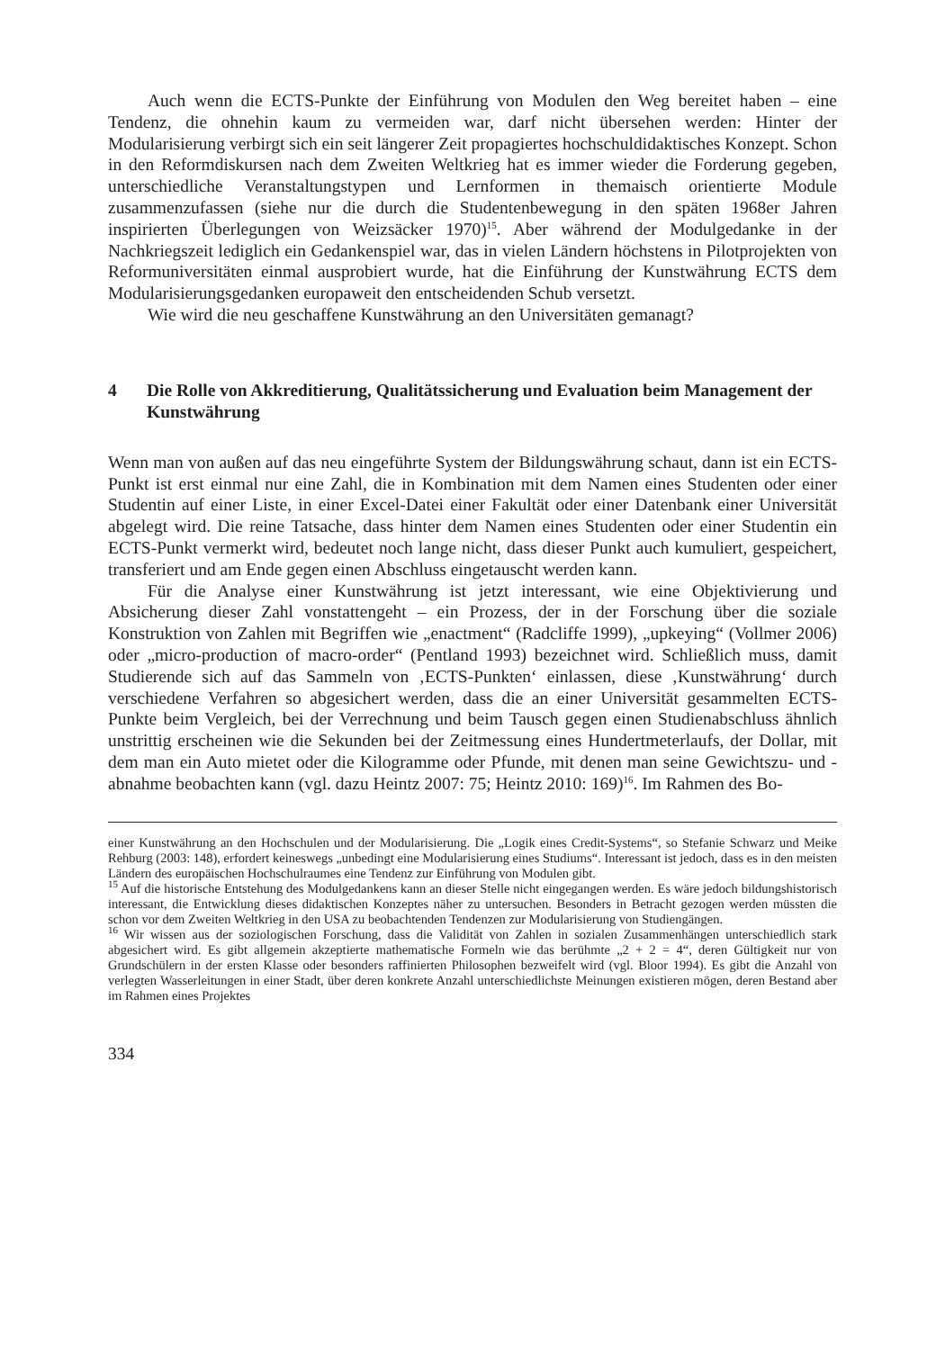Auch wenn die ECTS-Punkte der Einführung von Modulen den Weg bereitet haben – eine Tendenz, die ohnehin kaum zu vermeiden war, darf nicht übersehen werden: Hinter der Modularisierung verbirgt sich ein seit längerer Zeit propagiertes hochschuldidaktisches Konzept. Schon in den Reformdiskursen nach dem Zweiten Weltkrieg hat es immer wieder die Forderung gegeben, unterschiedliche Veranstaltungstypen und Lernformen in themaisch orientierte Module zusammenzufassen (siehe nur die durch die Studentenbewegung in den späten 1968er Jahren inspirierten Überlegungen von Weizsäcker 1970)<sup>15</sup>. Aber während der Modulgedanke in der Nachkriegszeit lediglich ein Gedankenspiel war, das in vielen Ländern höchstens in Pilotprojekten von Reformuniversitäten einmal ausprobiert wurde, hat die Einführung der Kunstwährung ECTS dem Modularisierungsgedanken europaweit den entscheidenden Schub versetzt.
Wie wird die neu geschaffene Kunstwährung an den Universitäten gemanagt?
4 Die Rolle von Akkreditierung, Qualitätssicherung und Evaluation beim Management der Kunstwährung
Wenn man von außen auf das neu eingeführte System der Bildungswährung schaut, dann ist ein ECTS-Punkt ist erst einmal nur eine Zahl, die in Kombination mit dem Namen eines Studenten oder einer Studentin auf einer Liste, in einer Excel-Datei einer Fakultät oder einer Datenbank einer Universität abgelegt wird. Die reine Tatsache, dass hinter dem Namen eines Studenten oder einer Studentin ein ECTS-Punkt vermerkt wird, bedeutet noch lange nicht, dass dieser Punkt auch kumuliert, gespeichert, transferiert und am Ende gegen einen Abschluss eingetauscht werden kann.
Für die Analyse einer Kunstwährung ist jetzt interessant, wie eine Objektivierung und Absicherung dieser Zahl vonstattengeht – ein Prozess, der in der Forschung über die soziale Konstruktion von Zahlen mit Begriffen wie „enactment“ (Radcliffe 1999), „upkeying“ (Vollmer 2006) oder „micro-production of macro-order“ (Pentland 1993) bezeichnet wird. Schließlich muss, damit Studierende sich auf das Sammeln von ‚ECTS-Punkten‘ einlassen, diese ‚Kunstwährung‘ durch verschiedene Verfahren so abgesichert werden, dass die an einer Universität gesammelten ECTS-Punkte beim Vergleich, bei der Verrechnung und beim Tausch gegen einen Studienabschluss ähnlich unstrittig erscheinen wie die Sekunden bei der Zeitmessung eines Hundertmeterlaufs, der Dollar, mit dem man ein Auto mietet oder die Kilogramme oder Pfunde, mit denen man seine Gewichtszu- und -abnahme beobachten kann (vgl. dazu Heintz 2007: 75; Heintz 2010: 169)<sup>16</sup>. Im Rahmen des Bo-
einer Kunstwährung an den Hochschulen und der Modularisierung. Die „Logik eines Credit-Systems“, so Stefanie Schwarz und Meike Rehburg (2003: 148), erfordert keineswegs „unbedingt eine Modularisierung eines Studiums“. Interessant ist jedoch, dass es in den meisten Ländern des europäischen Hochschulraumes eine Tendenz zur Einführung von Modulen gibt.
<sup>15</sup> Auf die historische Entstehung des Modulgedankens kann an dieser Stelle nicht eingegangen werden. Es wäre jedoch bildungshistorisch interessant, die Entwicklung dieses didaktischen Konzeptes näher zu untersuchen. Besonders in Betracht gezogen werden müssten die schon vor dem Zweiten Weltkrieg in den USA zu beobachtenden Tendenzen zur Modularisierung von Studiengängen.
<sup>16</sup> Wir wissen aus der soziologischen Forschung, dass die Validität von Zahlen in sozialen Zusammenhängen unterschiedlich stark abgesichert wird. Es gibt allgemein akzeptierte mathematische Formeln wie das berühmte „2 + 2 = 4“, deren Gültigkeit nur von Grundschülern in der ersten Klasse oder besonders raffinierten Philosophen bezweifelt wird (vgl. Bloor 1994). Es gibt die Anzahl von verlegten Wasserleitungen in einer Stadt, über deren konkrete Anzahl unterschiedlichste Meinungen existieren mögen, deren Bestand aber im Rahmen eines Projektes
334